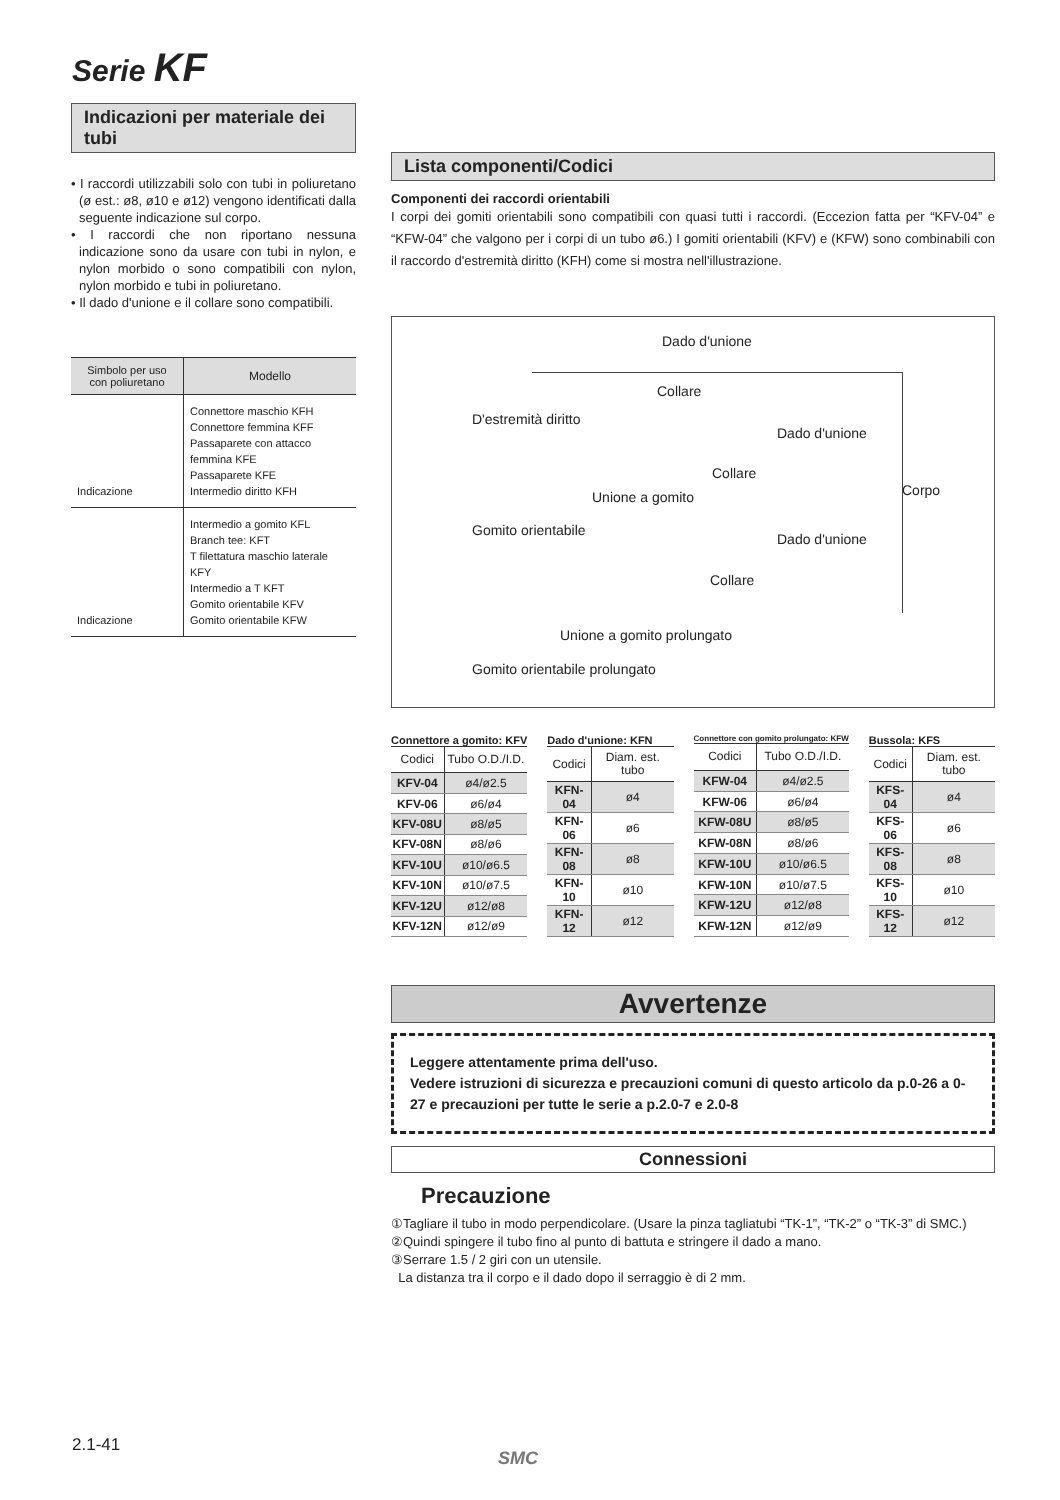Serie KF
Indicazioni per materiale dei tubi
• I raccordi utilizzabili solo con tubi in poliuretano (ø est.: ø8, ø10 e ø12) vengono identificati dalla seguente indicazione sul corpo.
• I raccordi che non riportano nessuna indicazione sono da usare con tubi in nylon, e nylon morbido o sono compatibili con nylon, nylon morbido e tubi in poliuretano.
• Il dado d'unione e il collare sono compatibili.
| Simbolo per uso con poliuretano | Modello |
| --- | --- |
| Indicazione | Connettore maschio KFH Connettore femmina KFF Passaparete con attacco femmina KFE Passaparete KFE Intermedio diritto KFH |
| Indicazione | Intermedio a gomito KFL Branch tee: KFT T filettatura maschio laterale KFY Intermedio a T KFT Gomito orientabile KFV Gomito orientabile KFW |
Lista componenti/Codici
Componenti dei raccordi orientabili
I corpi dei gomiti orientabili sono compatibili con quasi tutti i raccordi. (Eccezion fatta per “KFV-04” e “KFW-04” che valgono per i corpi di un tubo ø6.) I gomiti orientabili (KFV) e (KFW) sono combinabili con il raccordo d'estremità diritto (KFH) come si mostra nell'illustrazione.
Dado d'unione
Collare
D'estremità diritto
Dado d'unione
Collare
Corpo Unione a gomito
Gomito orientabile
Dado d'unione
Collare
Unione a gomito prolungato
Gomito orientabile prolungato
Connettore a gomito: KFV
| Codici | Tubo O.D./I.D. |
| --- | --- |
| KFV-04 | ø4/ø2.5 |
| KFV-06 | ø6/ø4 |
| KFV-08U | ø8/ø5 |
| KFV-08N | ø8/ø6 |
| KFV-10U | ø10/ø6.5 |
| KFV-10N | ø10/ø7.5 |
| KFV-12U | ø12/ø8 |
| KFV-12N | ø12/ø9 |
Dado d'unione: KFN
| Codici | Diam. est. tubo |
| --- | --- |
| KFN-04 | ø4 |
| KFN-06 | ø6 |
| KFN-08 | ø8 |
| KFN-10 | ø10 |
| KFN-12 | ø12 |
Connettore con gomito prolungato: KFW
| Codici | Tubo O.D./I.D. |
| --- | --- |
| KFW-04 | ø4/ø2.5 |
| KFW-06 | ø6/ø4 |
| KFW-08U | ø8/ø5 |
| KFW-08N | ø8/ø6 |
| KFW-10U | ø10/ø6.5 |
| KFW-10N | ø10/ø7.5 |
| KFW-12U | ø12/ø8 |
| KFW-12N | ø12/ø9 |
Bussola: KFS
| Codici | Diam. est. tubo |
| --- | --- |
| KFS-04 | ø4 |
| KFS-06 | ø6 |
| KFS-08 | ø8 |
| KFS-10 | ø10 |
| KFS-12 | ø12 |
Avvertenze
Leggere attentamente prima dell'uso.
Vedere istruzioni di sicurezza e precauzioni comuni di questo articolo da p.0-26 a 0-27 e precauzioni per tutte le serie a p.2.0-7 e 2.0-8
Connessioni
Precauzione
①Tagliare il tubo in modo perpendicolare. (Usare la pinza tagliatubi “TK-1”, “TK-2” o “TK-3” di SMC.)
②Quindi spingere il tubo fino al punto di battuta e stringere il dado a mano.
③Serrare 1.5 / 2 giri con un utensile.
La distanza tra il corpo e il dado dopo il serraggio è di 2 mm.
2.1-41
SMC